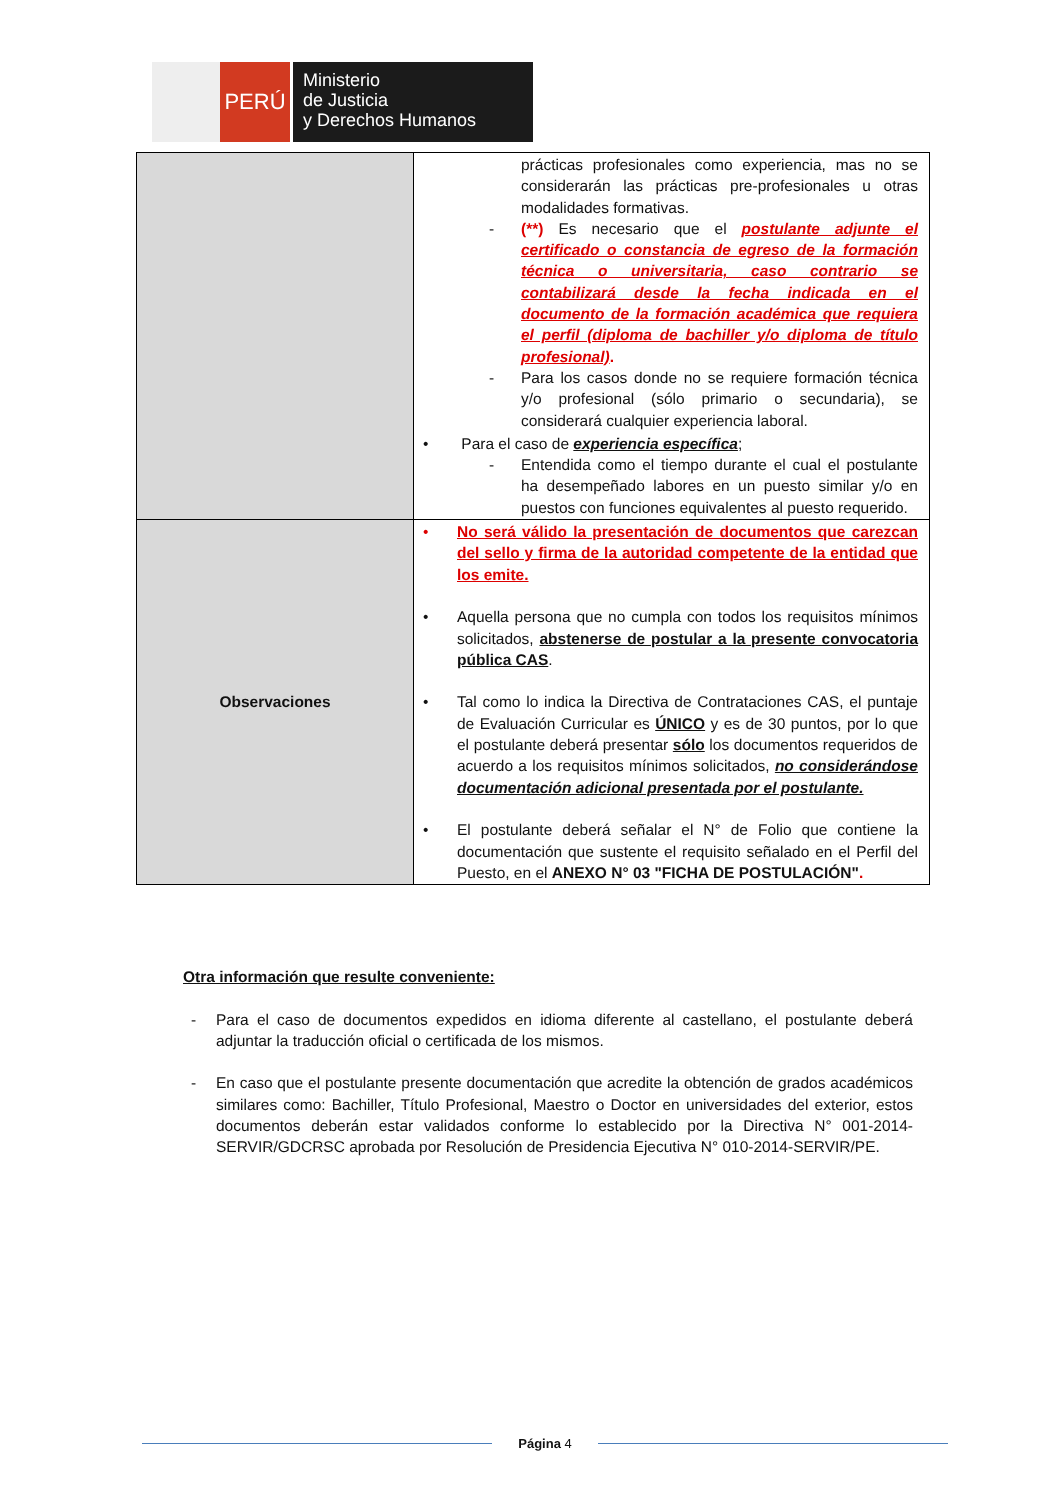PERÚ
Ministerio
de Justicia
y Derechos Humanos
| | prácticas profesionales como experiencia, mas no se considerarán las prácticas pre-profesionales u otras modalidades formativas. - (**) Es necesario que el postulante adjunte el certificado o constancia de egreso de la formación técnica o universitaria, caso contrario se contabilizará desde la fecha indicada en el documento de la formación académica que requiera el perfil (diploma de bachiller y/o diploma de título profesional) . - Para los casos donde no se requiere formación técnica y/o profesional (sólo primario o secundaria), se considerará cualquier experiencia laboral. • Para el caso de experiencia específica ; - Entendida como el tiempo durante el cual el postulante ha desempeñado labores en un puesto similar y/o en puestos con funciones equivalentes al puesto requerido. |
| Observaciones | • No será válido la presentación de documentos que carezcan del sello y firma de la autoridad competente de la entidad que los emite. • Aquella persona que no cumpla con todos los requisitos mínimos solicitados, abstenerse de postular a la presente convocatoria pública CAS . • Tal como lo indica la Directiva de Contrataciones CAS, el puntaje de Evaluación Curricular es ÚNICO y es de 30 puntos, por lo que el postulante deberá presentar sólo los documentos requeridos de acuerdo a los requisitos mínimos solicitados, no considerándose documentación adicional presentada por el postulante. • El postulante deberá señalar el N° de Folio que contiene la documentación que sustente el requisito señalado en el Perfil del Puesto, en el ANEXO N° 03 "FICHA DE POSTULACIÓN" . |
Otra información que resulte conveniente:
- Para el caso de documentos expedidos en idioma diferente al castellano, el postulante deberá adjuntar la traducción oficial o certificada de los mismos.
- En caso que el postulante presente documentación que acredite la obtención de grados académicos similares como: Bachiller, Título Profesional, Maestro o Doctor en universidades del exterior, estos documentos deberán estar validados conforme lo establecido por la Directiva N° 001-2014-SERVIR/GDCRSC aprobada por Resolución de Presidencia Ejecutiva N° 010-2014-SERVIR/PE.
Página 4